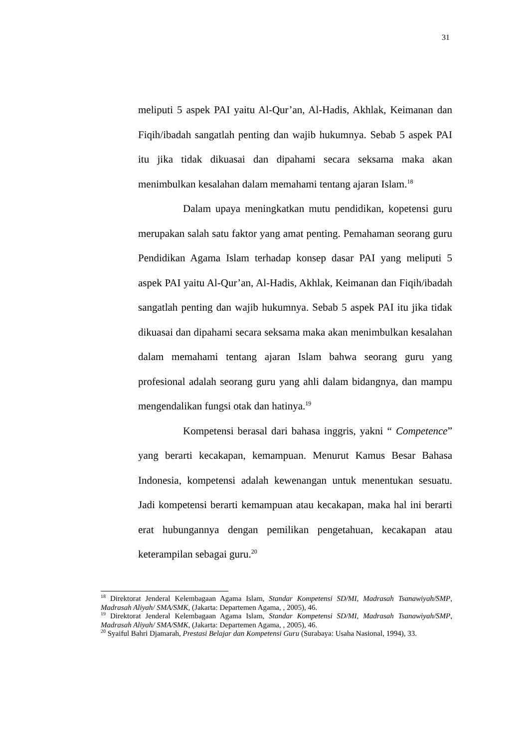31
meliputi 5 aspek PAI yaitu Al-Qur’an, Al-Hadis, Akhlak, Keimanan dan Fiqih/ibadah sangatlah penting dan wajib hukumnya. Sebab 5 aspek PAI itu jika tidak dikuasai dan dipahami secara seksama maka akan menimbulkan kesalahan dalam memahami tentang ajaran Islam.<sup>18</sup>
Dalam upaya meningkatkan mutu pendidikan, kopetensi guru merupakan salah satu faktor yang amat penting. Pemahaman seorang guru Pendidikan Agama Islam terhadap konsep dasar PAI yang meliputi 5 aspek PAI yaitu Al-Qur’an, Al-Hadis, Akhlak, Keimanan dan Fiqih/ibadah sangatlah penting dan wajib hukumnya. Sebab 5 aspek PAI itu jika tidak dikuasai dan dipahami secara seksama maka akan menimbulkan kesalahan dalam memahami tentang ajaran Islam bahwa seorang guru yang profesional adalah seorang guru yang ahli dalam bidangnya, dan mampu mengendalikan fungsi otak dan hatinya.<sup>19</sup>
Kompetensi berasal dari bahasa inggris, yakni “ Competence” yang berarti kecakapan, kemampuan. Menurut Kamus Besar Bahasa Indonesia, kompetensi adalah kewenangan untuk menentukan sesuatu. Jadi kompetensi berarti kemampuan atau kecakapan, maka hal ini berarti erat hubungannya dengan pemilikan pengetahuan, kecakapan atau keterampilan sebagai guru.<sup>20</sup>
<sup>18</sup> Direktorat Jenderal Kelembagaan Agama Islam, Standar Kompetensi SD/MI, Madrasah Tsanawiyah/SMP, Madrasah Aliyah/ SMA/SMK, (Jakarta: Departemen Agama, , 2005), 46.
<sup>19</sup> Direktorat Jenderal Kelembagaan Agama Islam, Standar Kompetensi SD/MI, Madrasah Tsanawiyah/SMP, Madrasah Aliyah/ SMA/SMK, (Jakarta: Departemen Agama, , 2005), 46.
<sup>20</sup> Syaiful Bahri Djamarah, Prestasi Belajar dan Kompetensi Guru (Surabaya: Usaha Nasional, 1994), 33.